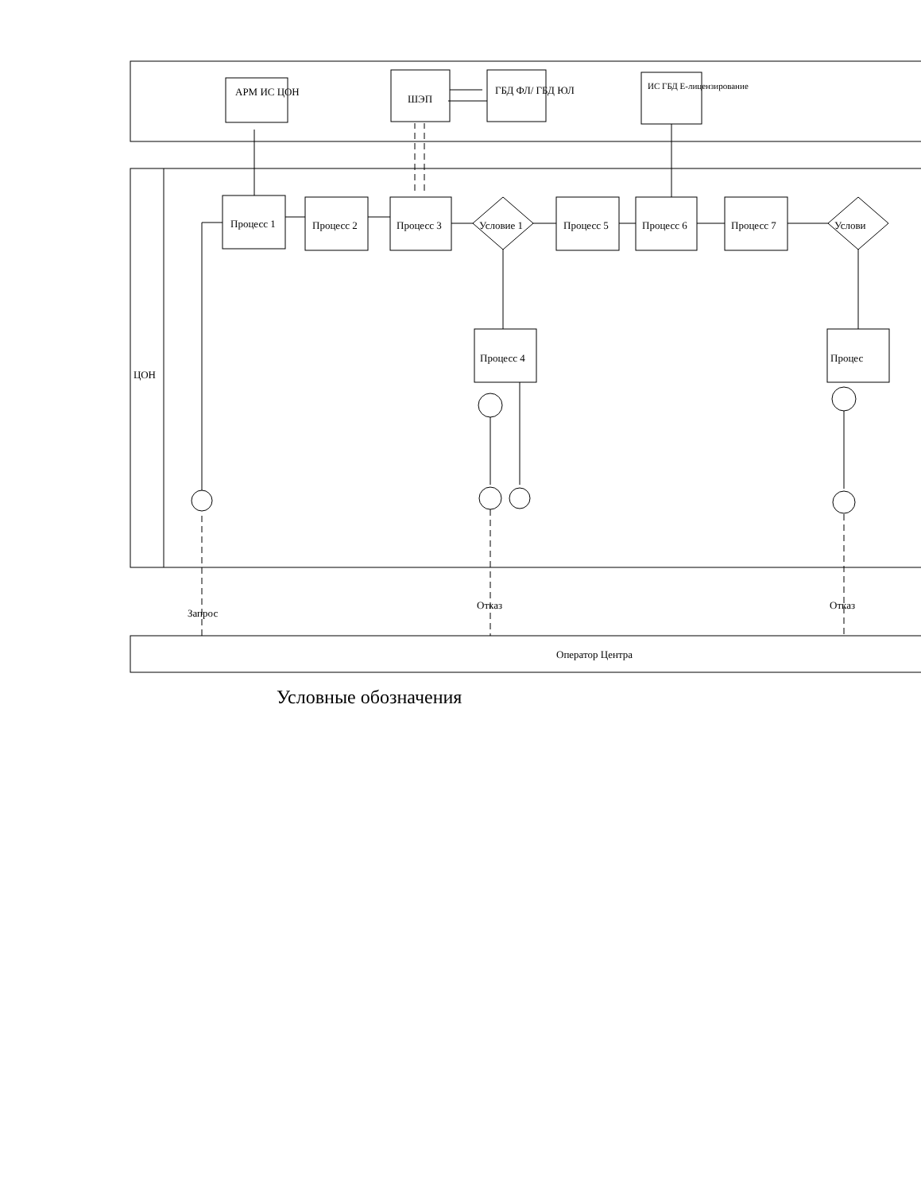АРМ ИС ЦОН
ШЭП
ГБД ФЛ/ ГБД ЮЛ ИС ГБД Е-лицензирование
ЦОН
Процесс 1 Процесс 2 Процесс 3 Условие 1 Процесс 5 Процесс 6 Процесс 7 Услови
Процесс 4 Процес
Запрос
Отказ Отказ
Оператор Центра
Условные обозначения